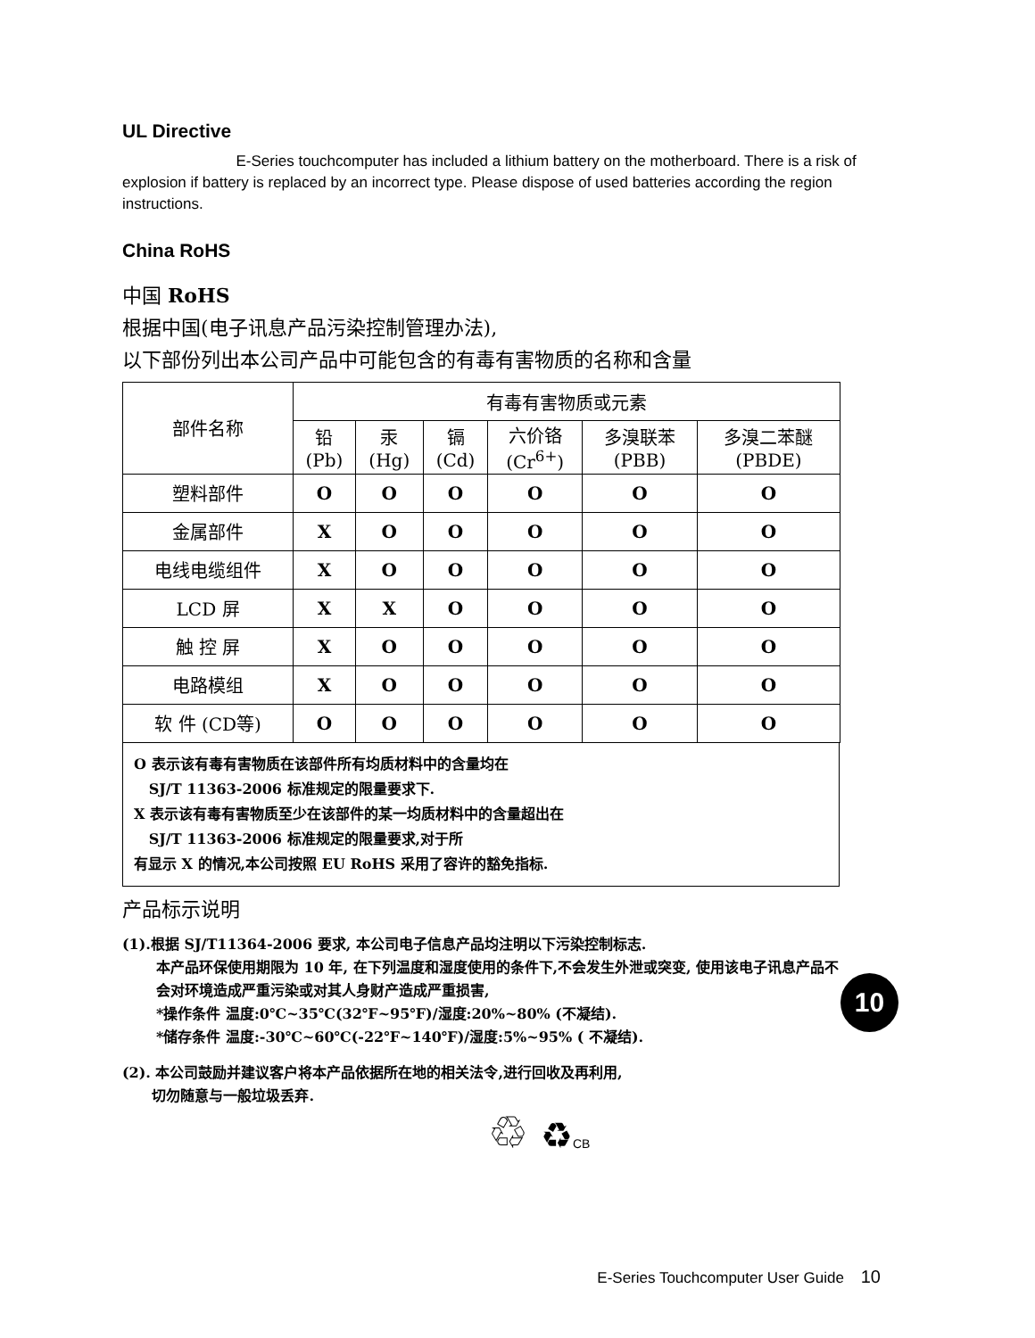UL Directive
E-Series touchcomputer has included a lithium battery on the motherboard. There is a risk of explosion if battery is replaced by an incorrect type. Please dispose of used batteries according the region instructions.
China RoHS
中国 RoHS
根据中国(电子讯息产品污染控制管理办法),
以下部份列出本公司产品中可能包含的有毒有害物质的名称和含量
| 部件名称 | 有毒有害物质或元素 | | | | | |
| --- | --- | --- | --- | --- | --- | --- |
| | 铅 (Pb) | 汞 (Hg) | 镉 (Cd) | 六价铬 (Cr<sup>6+</sup>) | 多溴联苯 (PBB) | 多溴二苯醚 (PBDE) |
| 塑料部件 | O | O | O | O | O | O |
| 金属部件 | X | O | O | O | O | O |
| 电线电缆组件 | X | O | O | O | O | O |
| LCD 屏 | X | X | O | O | O | O |
| 触 控 屏 | X | O | O | O | O | O |
| 电路模组 | X | O | O | O | O | O |
| 软 件 (CD等) | O | O | O | O | O | O |
O 表示该有毒有害物质在该部件所有均质材料中的含量均在
SJ/T 11363-2006 标准规定的限量要求下.
X 表示该有毒有害物质至少在该部件的某一均质材料中的含量超出在
SJ/T 11363-2006 标准规定的限量要求,对于所
有显示 X 的情况,本公司按照 EU RoHS 采用了容许的豁免指标.
产品标示说明
(1).根据 SJ/T11364-2006 要求, 本公司电子信息产品均注明以下污染控制标志.
本产品环保使用期限为 10 年, 在下列温度和湿度使用的条件下,不会发生外泄或突变, 使用该电子讯息产品不会对环境造成严重污染或对其人身财产造成严重损害,
*操作条件 温度:0℃~35℃(32℉~95℉)/湿度:20%~80% (不凝结).
*储存条件 温度:-30℃~60℃(-22℉~140℉)/湿度:5%~95% ( 不凝结).
10
(2). 本公司鼓励并建议客户将本产品依据所在地的相关法令,进行回收及再利用,
切勿随意与一般垃圾丢弃.
♲ ♻CB
E-Series Touchcomputer User Guide 10